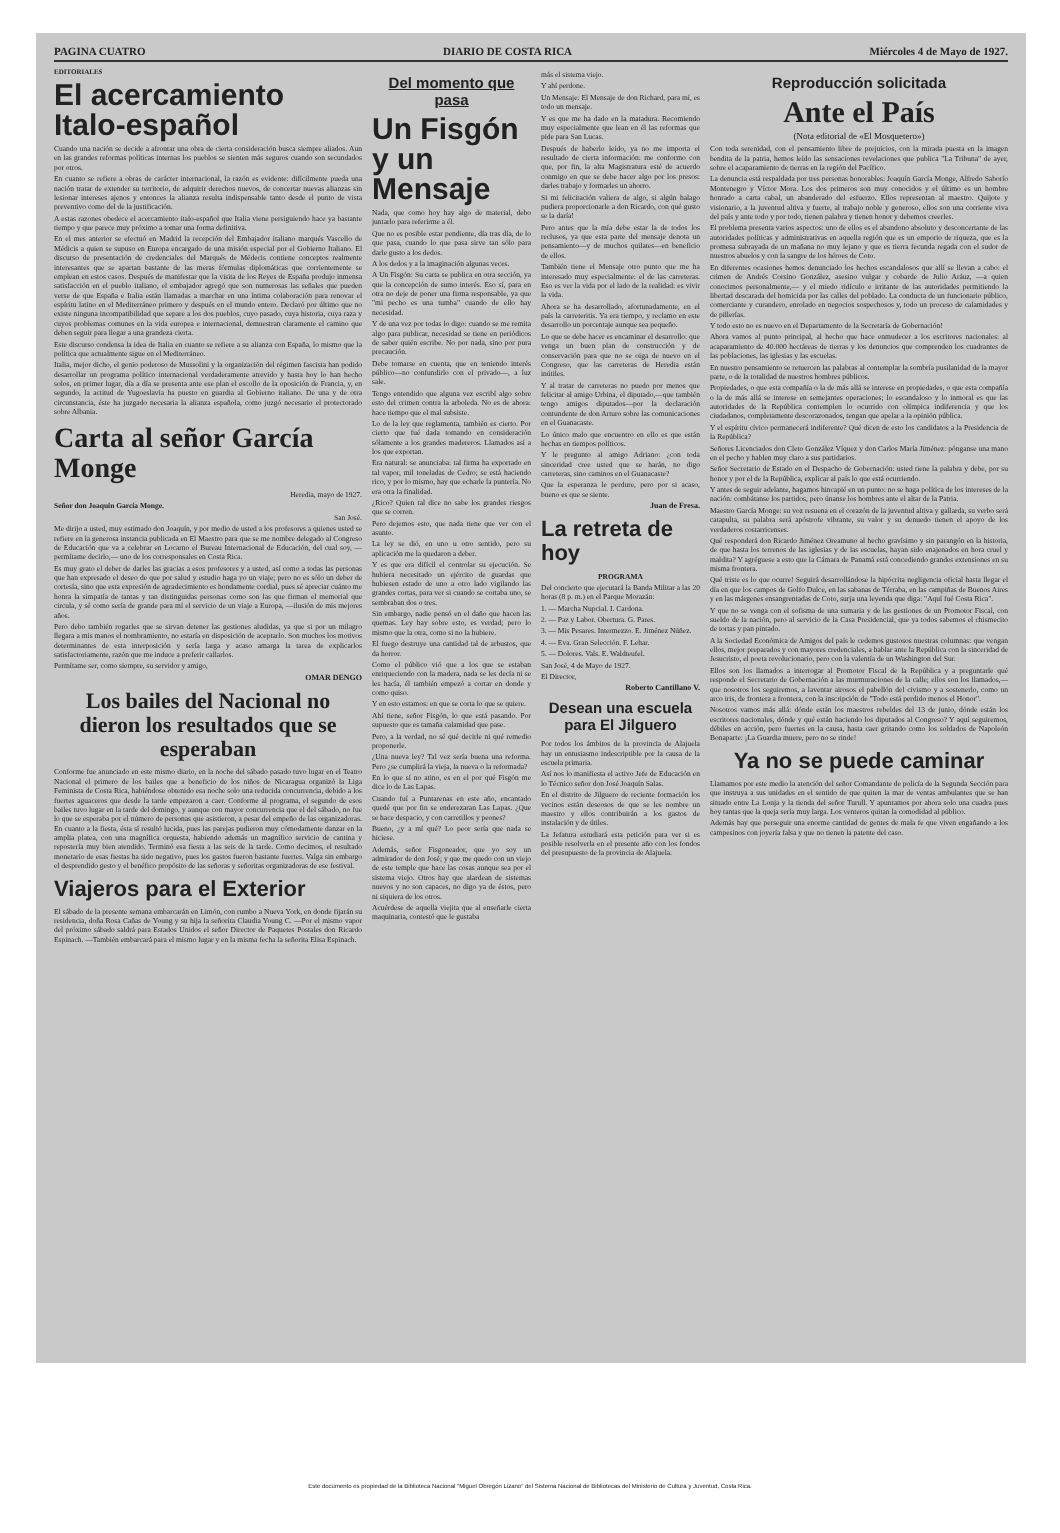PAGINA CUATRO DIARIO DE COSTA RICA Miércoles 4 de Mayo de 1927.
EDITORIALES
El acercamiento Italo-español
Cuando una nación se decide a afrontar una obra de cierta consideración busca siempre aliados. Aun en las grandes reformas políticas internas los pueblos se sienten más seguros cuando son secundados por otros.
En cuanto se refiere a obras de carácter internacional, la razón es evidente: difícilmente pueda una nación tratar de extender su territorio, de adquirir derechos nuevos, de concertar nuevas alianzas sin lesionar intereses ajenos y entonces la alianza resulta indispensable tanto desde el punto de vista preventivo como del de la justificación.
A estas razones obedece el acercamiento italo-español que Italia viene persiguiendo hace ya bastante tiempo y que parece muy próximo a tomar una forma definitiva.
En el mes anterior se efectuó en Madrid la recepción del Embajador italiano marqués Vascello de Médicis a quien se supuso en Europa encargado de una misión especial por el Gobierno Italiano. El discurso de presentación de credenciales del Marqués de Médecis contiene conceptos realmente interesantes que se apartan bastante de las meras fórmulas diplomáticas que corrientemente se emplean en estos casos. Después de manifestar que la visita de los Reyes de España produjo inmensa satisfacción en el pueblo italiano, el embajador agregó que son numerosas las señales que pueden verse de que España e Italia están llamadas a marchar en una íntima colaboración para renovar el espíritu latino en el Mediterráneo primero y después en el mundo entero. Declaró por último que no existe ninguna incompatibilidad que separe a los dos pueblos, cuyo pasado, cuya historia, cuya raza y cuyos problemas comunes en la vida europea e internacional, demuestran claramente el camino que deben seguir para llegar a una grandeza cierta.
Este discurso condensa la idea de Italia en cuanto se refiere a su alianza con España, lo mismo que la política que actualmente sigue en el Mediterráneo.
Italia, mejor dicho, el genio poderoso de Mussolini y la organización del régimen fascista han podido desarrollar un programa político internacional verdaderamente atrevido y hasta hoy lo han hecho solos, en primer lugar, día a día se presenta ante ese plan el escollo de la oposición de Francia, y, en segundo, la actitud de Yugoeslavia ha puesto en guardia al Gobierno italiano. De una y de otra circunstancia, éste ha juzgado necesaria la alianza española, como juzgó necesario el protectorado sobre Albania.
Carta al señor García Monge
Heredia, mayo de 1927.
Señor don Joaquín García Monge.
San José.
Me dirijo a usted, muy estimado don Joaquín, y por medio de usted a los profesores a quienes usted se refiere en la generosa instancia publicada en El Maestro para que se me nombre delegado al Congreso de Educación que va a celebrar en Locarno el Bureau Internacional de Educación, del cual soy, —permítame decirlo,— uno de los corresponsales en Costa Rica.
Es muy grato el deber de darles las gracias a esos profesores y a usted, así como a todas las personas que han expresado el deseo de que por salud y estudio haga yo un viaje; pero no es sólo un deber de cortesía, sino que esta expresión de agradecimiento es hondamente cordial, pues sé apreciar cuánto me honra la simpatía de tantas y tan distinguidas personas como son las que firman el memorial que circula, y sé como sería de grande para mí el servicio de un viaje a Europa, —ilusión de mis mejores años.
Pero debo también rogarles que se sirvan detener las gestiones aludidas, ya que si por un milagro llegara a mis manos el nombramiento, no estaría en disposición de aceptarlo. Son muchos los motivos determinantes de esta interposición y sería larga y acaso amarga la tarea de explicarlos satisfactoriamente, razón que me induce a preferir callarlos.
Permítame ser, como siempre, su servidor y amigo,
OMAR DENGO
Los bailes del Nacional no dieron los resultados que se esperaban
Conforme fue anunciado en este mismo diario, en la noche del sábado pasado tuvo lugar en el Teatro Nacional el primero de los bailes que a beneficio de los niños de Nicaragua organizó la Liga Feminista de Costa Rica, habiéndose obtenido esa noche solo una reducida concurrencia, debido a los fuertes aguaceros que desde la tarde empezaron a caer. Conforme al programa, el segundo de esos bailes tuvo lugar en la tarde del domingo, y aunque con mayor concurrencia que el del sábado, no fue lo que se esperaba por el número de personas que asistieron, a pesar del empeño de las organizadoras. En cuanto a la fiesta, ésta sí resultó lucida, pues las parejas pudieron muy cómodamente danzar en la amplia platea, con una magnífica orquesta, habiendo además un magnífico servicio de cantina y repostería muy bien atendido. Terminó esa fiesta a las seis de la tarde. Como decimos, el resultado monetario de esas fiestas ha sido negativo, pues los gastos fueron bastante fuertes. Valga sin embargo el desprendido gesto y el benéfico propósito de las señoras y señoritas organizadoras de ese festival.
Viajeros para el Exterior
El sábado de la presente semana embarcarán en Limón, con rumbo a Nueva York, en donde fijarán su residencia, doña Rosa Cañas de Young y su hija la señorita Claudia Young C. —Por el mismo vapor del próximo sábado saldrá para Estados Unidos el señor Director de Paquetes Postales don Ricardo Espinach. —También embarcará para el mismo lugar y en la misma fecha la señorita Elisa Espinach.
Del momento que pasa
Un Fisgón y un Mensaje
Nada, que como hoy hay algo de material, debo juntarlo para referirme a él.
Que no es posible estar pendiente, día tras día, de lo que pasa, cuando lo que pasa sirve tan sólo para darle gusto a los dedos.
A los dedos y a la imaginación algunas veces.
A Un Fisgón: Su carta se publica en otra sección, ya que la concepción de sumo interés. Eso sí, para en otra no deje de poner una firma responsable, ya que "mi pecho es una tumba" cuando de ello hay necesidad.
Y de una vez por todas lo digo: cuando se me remita algo para publicar, necesidad se tiene en periódicos de saber quién escribe. No por nada, sino por pura precaución.
Debe tomarse en cuenta, que en teniendo interés público—no confundirlo con el privado—, a luz sale.
Tengo entendido que alguna vez escribí algo sobre esto del crimen contra la arboleda. No es de ahora: hace tiempo que el mal subsiste.
Lo de la ley que reglamenta, también es cierto. Por cierto que fué dada tomando en consideración sólamente a los grandes madereros. Llamados así a los que exportan.
Era natural: se anunciaba: tal firma ha exportado en tal vapor, mil toneladas de Cedro; se está haciendo rico, y por lo mismo, hay que echarle la puntería. No era otra la finalidad.
¿Rico? Quien tal dice no sabe los grandes riesgos que se corren.
Pero dejemos esto, que nada tiene que ver con el asunto.
La ley se dió, en uno u otro sentido, pero su aplicación me la quedaron a deber.
Y es que era difícil el controlar su ejecución. Se hubiera necesitado un ejército de guardas que hubiesen estado de uno a otro lado vigilando las grandes cortas, para ver si cuando se cortaba uno, se sembraban dos o tres.
Sin embargo, nadie pensó en el daño que hacen las quemas. Ley hay sobre esto, es verdad; pero lo mismo que la otra, como si no la hubiere.
El fuego destruye una cantidad tal de arbustos, que da horror.
Como el público vió que a los que se estaban enriqueciendo con la madera, nada se les decía ni se les hacía, él también empezó a cortar en donde y como quiso.
Y en esto estamos: en que se corta lo que se quiere.
Ahí tiene, señor Fisgón, lo que está pasando. Por supuesto que es tamaña calamidad que pase.
Pero, a la verdad, no sé qué decirle ni qué remedio proponerle.
¿Una nueva ley? Tal vez sería buena una reforma. Pero ¿se cumplirá la vieja, la nueva o la reformada?
En lo que sí no atino, es en el por qué Fisgón me dice lo de Las Lapas.
Cuando fuí a Puntarenas en este año, encantado quedé que por fin se enderezaran Las Lapas. ¿Que se hace despacio, y con carretillos y peones?
Bueno, ¿y a mí qué? Lo peor sería que nada se hiciese.
Además, señor Fisgoneador, que yo soy un admirador de don José; y que me quedo con un viejo de este temple que hace las cosas aunque sea por el sistema viejo. Otros hay que alardean de sistemas nuevos y no son capaces, no digo ya de éstos, pero ni siquiera de los otros.
Acuérdese de aquella viejita que al enseñarle cierta maquinaria, contestó que le gustaba
más el sistema viejo.
Y ahí perdone.
Un Mensaje: El Mensaje de don Richard, para mí, es todo un mensaje.
Y es que me ha dado en la matadura. Recomiendo muy especialmente que lean en él las reformas que pide para San Lucas.
Después de haberlo leído, ya no me importa el resultado de cierta información: me conformo con que, por fin, la alta Magistratura esté de acuerdo conmigo en que se debe hacer algo por los presos: darles trabajo y formarles un ahorro.
Si mi felicitación valiera de algo, si algún halago pudiera proporcionarle a don Ricardo, con qué gusto se la daría!
Pero antes que la mía debe estar la de todos los reclusos, ya que esta parte del mensaje denota un pensamiento—y de muchos quilates—en beneficio de ellos.
También tiene el Mensaje otro punto que me ha interesado muy especialmente: el de las carreteras. Eso es ver la vida por el lado de la realidad: es vivir la vida.
Ahora se ha desarrollado, afortunadamente, en el país la carreteritis. Ya era tiempo, y reclamo en este desarrollo un porcentaje aunque sea pequeño.
Lo que se debe hacer es encaminar el desarrollo: que venga un buen plan de construcción y de conservación para que no se oiga de nuevo en el Congreso, que las carreteras de Heredia están inútiles.
Y al tratar de carreteras no puedo por menos que felicitar al amigo Urbina, el diputado,—que también tengo amigos diputados—por la declaración contundente de don Arturo sobre las comunicaciones en el Guanacaste.
Lo único malo que encuentro en ello es que están hechas en tiempos políticos.
Y le pregunto al amigo Adriano: ¿con toda sinceridad cree usted que se harán, no digo carreteras, sino caminos en el Guanacaste?
Que la esperanza le perdure, pero por si acaso, bueno es que se siente.
Juan de Fresa.
La retreta de hoy
PROGRAMA
Del concierto que ejecutará la Banda Militar a las 20 horas (8 p. m.) en el Parque Morazán:
1. — Marcha Nupcial. I. Cardona.
2. — Paz y Labor. Obertura. G. Pares.
3. — Mis Pesares. Intermezzo. E. Jiménez Núñez.
4. — Eva. Gran Selección. F. Lehar.
5. — Dolores. Vals. E. Waldteufel.
San José, 4 de Mayo de 1927.
El Director,
Roberto Cantillano V.
Desean una escuela para El Jilguero
Por todos los ámbitos de la provincia de Alajuela hay un entusiasmo indescriptible por la causa de la escuela primaria.
Así nos lo manifiesta el activo Jefe de Educación en lo Técnico señor don José Joaquín Salas.
En el distrito de Jilguero de reciente formación los vecinos están deseosos de que se les nombre un maestro y ellos contribuirán a los gastos de instalación y de útiles.
La Jefatura estudiará esta petición para ver si es posible resolverla en el presente año con los fondos del presupuesto de la provincia de Alajuela.
Reproducción solicitada
Ante el País
(Nota editorial de «El Mosquetero»)
Con toda serenidad, con el pensamiento libre de prejuicios, con la mirada puesta en la imagen bendita de la patria, hemos leído las sensaciones revelaciones que publica "La Tribuna" de ayer, sobre el acaparamiento de tierras en la región del Pacífico.
La denuncia está respaldada por tres personas honorables: Joaquín García Monge, Alfredo Saborío Montenegro y Víctor Mora. Los dos primeros son muy conocidos y el último es un hombre honrado a carta cabal, un abanderado del esfuerzo. Ellos representan al maestro. Quijote y visionario, a la juventud altiva y fuerte, al trabajo noble y generoso, ellos son una corriente viva del país y ante todo y por todo, tienen palabra y tienen honor y debemos creerles.
El problema presenta varios aspectos: uno de ellos es el abandono absoluto y desconcertante de las autoridades políticas y administrativas en aquella región que es un emporio de riqueza, que es la promesa subrayada de un mañana no muy lejano y que es tierra fecunda regada con el sudor de nuestros abuelos y con la sangre de los héroes de Coto.
En diferentes ocasiones hemos denunciado los hechos escandalosos que allí se llevan a cabo: el crimen de Andrés Corsino González, asesino vulgar y cobarde de Julio Aráuz, —a quien conocimos personalmente,— y el miedo ridículo e irritante de las autoridades permitiendo la libertad descarada del homicida por las calles del poblado. La conducta de un funcionario público, comerciante y curandero, enrolado en negocios sospechosos y, todo un proceso de calamidades y de pillerías.
Y todo esto no es nuevo en el Departamento de la Secretaría de Gobernación!
Ahora vamos al punto principal, al hecho que hace enmudecer a los escritores nacionales: al acaparamiento de 40.000 hectáreas de tierras y los denuncios que comprenden los cuadrantes de las poblaciones, las iglesias y las escuelas.
En nuestro pensamiento se retuercen las palabras al contemplar la sombría pusilanidad de la mayor parte, o de la totalidad de nuestros hombres públicos.
Propiedades, o que esta compañía o la de más allá se interese en propiedades, o que esta compañía o la de más allá se interese en semejantes operaciones; lo escandaloso y lo inmoral es que las autoridades de la República contemplen lo ocurrido con olímpica indiferencia y que los ciudadanos, completamente descorazonados, tengan que apelar a la opinión pública.
Y el espíritu cívico permanecerá indiferente? Qué dicen de esto los candidatos a la Presidencia de la República?
Señores Licenciados don Cleto González Víquez y don Carlos María Jiménez: pónganse una mano en el pecho y hablen muy claro a sus partidarios.
Señor Secretario de Estado en el Despacho de Gobernación: usted tiene la palabra y debe, por su honor y por el de la República, explicar al país lo que está ocurriendo.
Y antes de seguir adelante, hagamos hincapié en un punto: no se haga política de los intereses de la nación: combátanse los partidos, pero únanse los hombres ante el altar de la Patria.
Maestro García Monge: su voz resuena en el corazón de la juventud altiva y gallarda, su verbo será catapulta, su palabra será apóstrofe vibrante, su valor y su denuedo tienen el apoyo de los verdaderos costarricenses.
Qué responderá don Ricardo Jiménez Oreamuno al hecho gravísimo y sin parangón en la historia, de que hasta los terrenos de las iglesias y de las escuelas, hayan sido enajenados en hora cruel y maldita? Y agréguese a esto que la Cámara de Panamá está concediendo grandes extensiones en su misma frontera.
Qué triste es lo que ocurre! Seguirá desarrollándose la hipócrita negligencia oficial hasta llegar el día en que los campos de Golfo Dulce, en las sabanas de Térraba, en las campiñas de Buenos Aires y en las márgenes ensangrentadas de Coto, surja una leyenda que diga: "Aquí fué Costa Rica".
Y que no se venga con el sofisma de una sumaria y de las gestiones de un Promotor Fiscal, con sueldo de la nación, pero al servicio de la Casa Presidencial, que ya todos sabemos el chismecito de tortas y pan pintado.
A la Sociedad Económica de Amigos del país le cedemos gustosos nuestras columnas: que vengan ellos, mejor preparados y con mayores credenciales, a hablar ante la República con la sinceridad de Jesucristo, el poeta revolucionario, pero con la valentía de un Washington del Sur.
Ellos son los llamados a interrogar al Promotor Fiscal de la República y a preguntarle qué responde el Secretario de Gobernación a las murmuraciones de la calle; ellos son los llamados,—que nosotros los seguiremos, a laventar airosos el pabellón del civismo y a sostenerlo, como un arco iris, de frontera a frontera, con la inscripción de "Todo está perdido menos el Honor".
Nosotros vamos más allá: dónde están los maestros rebeldes del 13 de junio, dónde están los escritores nacionales, dónde y qué están haciendo los diputados al Congreso? Y aquí seguiremos, débiles en acción, pero fuertes en la causa, hasta caer gritando como los soldados de Napoleón Bonaparte: ¡La Guardia muere, pero no se rinde!
Ya no se puede caminar
Llamamos por este medio la atención del señor Comandante de policía de la Segunda Sección para que instruya a sus unidades en el sentido de que quiten la mar de ventas ambulantes que se han situado entre La Lonja y la tienda del señor Turull. Y apuntamos por ahora solo una cuadra pues hoy tantas que la queja sería muy larga. Los venteros quitan la comodidad al público.
Además hay que perseguir una enorme cantidad de gentes de mala fe que viven engañando a los campesinos con joyería falsa y que no tienen la patente del caso.
Este documento es propiedad de la Biblioteca Nacional "Miguel Obregón Lizano" del Sistema Nacional de Bibliotecas del Ministerio de Cultura y Juventud, Costa Rica.